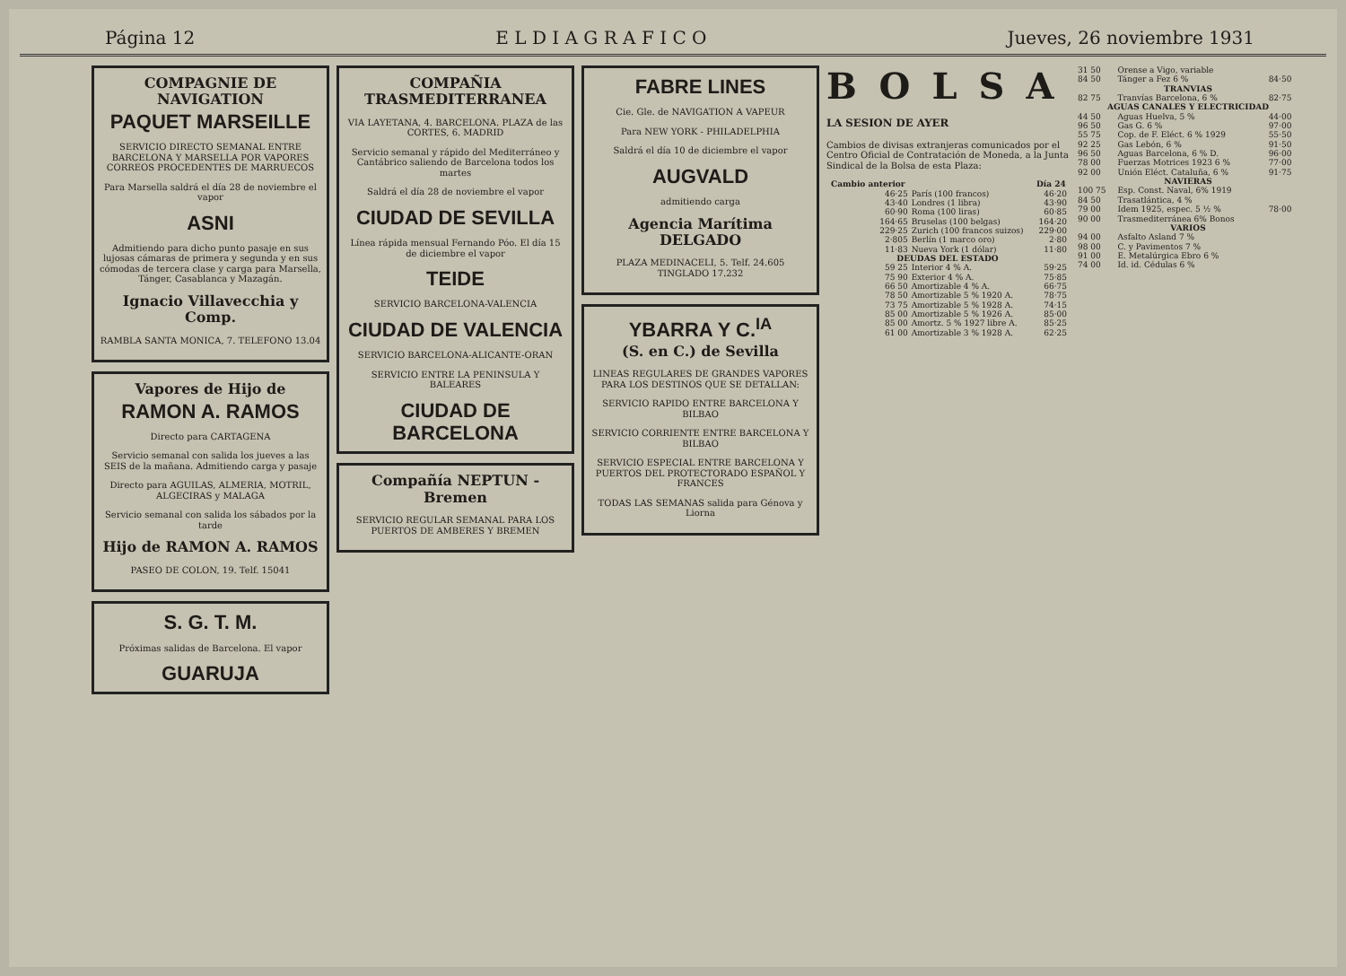Página 12 E L D I A G R A F I C O Jueves, 26 noviembre 1931
COMPAGNIE DE NAVIGATION
PAQUET MARSEILLE
SERVICIO DIRECTO SEMANAL ENTRE BARCELONA Y MARSELLA POR VAPORES CORREOS PROCEDENTES DE MARRUECOS
Para Marsella saldrá el día 28 de noviembre el vapor
ASNI
Admitiendo para dicho punto pasaje en sus lujosas cámaras de primera y segunda y en sus cómodas de tercera clase y carga para Marsella, Tánger, Casablanca y Mazagán.
Ignacio Villavecchia y Comp.
RAMBLA SANTA MONICA, 7. TELEFONO 13.04
Vapores de Hijo de
RAMON A. RAMOS
Directo para CARTAGENA
Servicio semanal con salida los jueves a las SEIS de la mañana. Admitiendo carga y pasaje
Directo para AGUILAS, ALMERIA, MOTRIL, ALGECIRAS y MALAGA
Servicio semanal con salida los sábados por la tarde
Hijo de RAMON A. RAMOS
PASEO DE COLON, 19. Telf. 15041
S. G. T. M.
Próximas salidas de Barcelona. El vapor
GUARUJA
COMPAÑIA TRASMEDITERRANEA
VIA LAYETANA, 4. BARCELONA. PLAZA de las CORTES, 6. MADRID
Servicio semanal y rápido del Mediterráneo y Cantábrico saliendo de Barcelona todos los martes
Saldrá el día 28 de noviembre el vapor
CIUDAD DE SEVILLA
Línea rápida mensual Fernando Póo. El día 15 de diciembre el vapor
TEIDE
SERVICIO BARCELONA-VALENCIA
CIUDAD DE VALENCIA
SERVICIO BARCELONA-ALICANTE-ORAN
SERVICIO ENTRE LA PENINSULA Y BALEARES
CIUDAD DE BARCELONA
Compañía NEPTUN - Bremen
SERVICIO REGULAR SEMANAL PARA LOS PUERTOS DE AMBERES Y BREMEN
FABRE LINES
Cie. Gle. de NAVIGATION A VAPEUR
Para NEW YORK - PHILADELPHIA
Saldrá el día 10 de diciembre el vapor
AUGVALD
admitiendo carga
Agencia Marítima DELGADO
PLAZA MEDINACELI, 5. Telf. 24.605 TINGLADO 17.232
YBARRA Y C.<sup>IA</sup>
(S. en C.) de Sevilla
LINEAS REGULARES DE GRANDES VAPORES PARA LOS DESTINOS QUE SE DETALLAN:
SERVICIO RAPIDO ENTRE BARCELONA Y BILBAO
SERVICIO CORRIENTE ENTRE BARCELONA Y BILBAO
SERVICIO ESPECIAL ENTRE BARCELONA Y PUERTOS DEL PROTECTORADO ESPAÑOL Y FRANCES
TODAS LAS SEMANAS salida para Génova y Liorna
BOLSA
LA SESION DE AYER
Cambios de divisas extranjeras comunicados por el Centro Oficial de Contratación de Moneda, a la Junta Sindical de la Bolsa de esta Plaza:
| Cambio anterior | | Día 24 |
| --- | --- | --- |
| 46·25 | París (100 francos) | 46·20 |
| 43·40 | Londres (1 libra) | 43·90 |
| 60·90 | Roma (100 liras) | 60·85 |
| 164·65 | Bruselas (100 belgas) | 164·20 |
| 229·25 | Zurich (100 francos suizos) | 229·00 |
| 2·805 | Berlín (1 marco oro) | 2·80 |
| 11·83 | Nueva York (1 dólar) | 11·80 |
| DEUDAS DEL ESTADO | | |
| 59 25 | Interior 4 % A. | 59·25 |
| 75 90 | Exterior 4 % A. | 75·85 |
| 66 50 | Amortizable 4 % A. | 66·75 |
| 78 50 | Amortizable 5 % 1920 A. | 78·75 |
| 73 75 | Amortizable 5 % 1928 A. | 74·15 |
| 85 00 | Amortizable 5 % 1926 A. | 85·00 |
| 85 00 | Amortz. 5 % 1927 libre A. | 85·25 |
| 61 00 | Amortizable 3 % 1928 A. | 62·25 |
| 31 50 | Orense a Vigo, variable | |
| 84 50 | Tánger a Fez 6 % | 84·50 |
| TRANVIAS | | |
| 82 75 | Tranvías Barcelona, 6 % | 82·75 |
| AGUAS CANALES Y ELECTRICIDAD | | |
| 44 50 | Aguas Huelva, 5 % | 44·00 |
| 96 50 | Gas G. 6 % | 97·00 |
| 55 75 | Cop. de F. Eléct. 6 % 1929 | 55·50 |
| 92 25 | Gas Lebón, 6 % | 91·50 |
| 96 50 | Aguas Barcelona, 6 % D. | 96·00 |
| 78 00 | Fuerzas Motrices 1923 6 % | 77·00 |
| 92 00 | Unión Eléct. Cataluña, 6 % | 91·75 |
| NAVIERAS | | |
| 100 75 | Esp. Const. Naval, 6% 1919 | |
| 84 50 | Trasatlántica, 4 % | |
| 79 00 | Idem 1925, espec. 5 ½ % | 78·00 |
| 90 00 | Trasmediterránea 6% Bonos | |
| VARIOS | | |
| 94 00 | Asfalto Asland 7 % | |
| 98 00 | C. y Pavimentos 7 % | |
| 91 00 | E. Metalúrgica Ebro 6 % | |
| 74 00 | Id. id. Cédulas 6 % | |